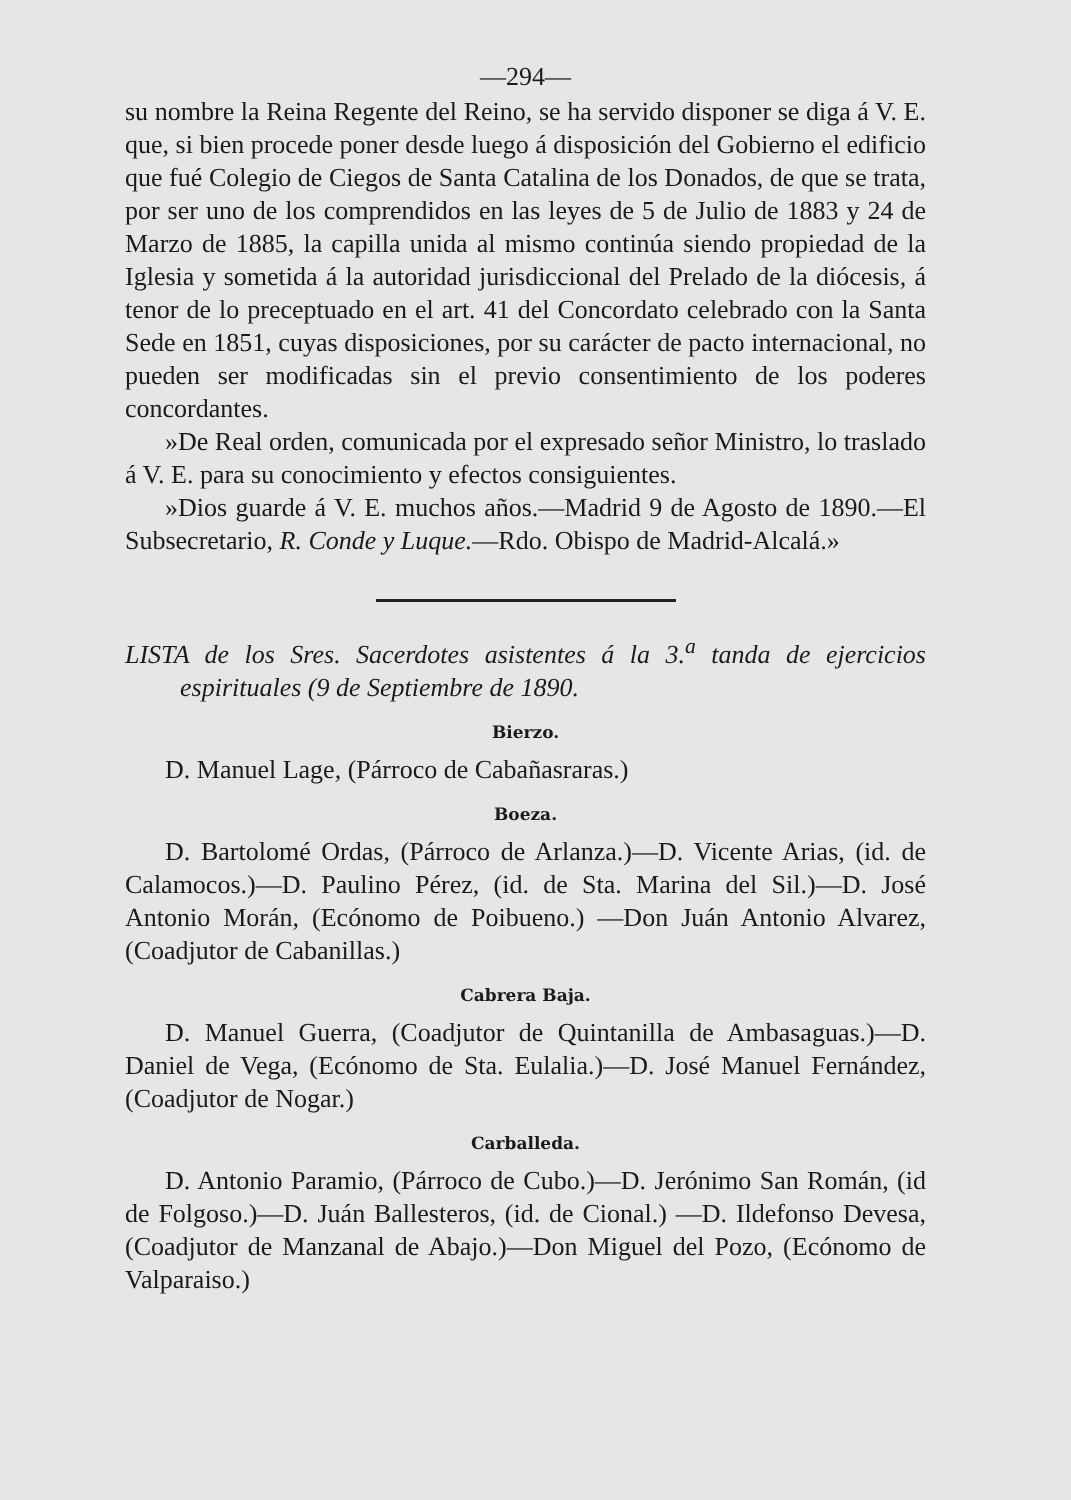—294—
su nombre la Reina Regente del Reino, se ha servido disponer se diga á V. E. que, si bien procede poner desde luego á disposición del Gobierno el edificio que fué Colegio de Ciegos de Santa Catalina de los Donados, de que se trata, por ser uno de los comprendidos en las leyes de 5 de Julio de 1883 y 24 de Marzo de 1885, la capilla unida al mismo continúa siendo propiedad de la Iglesia y sometida á la autoridad jurisdiccional del Prelado de la diócesis, á tenor de lo preceptuado en el art. 41 del Concordato celebrado con la Santa Sede en 1851, cuyas disposiciones, por su carácter de pacto internacional, no pueden ser modificadas sin el previo consentimiento de los poderes concordantes.
»De Real orden, comunicada por el expresado señor Ministro, lo traslado á V. E. para su conocimiento y efectos consiguientes.
»Dios guarde á V. E. muchos años.—Madrid 9 de Agosto de 1890.—El Subsecretario, R. Conde y Luque.—Rdo. Obispo de Madrid-Alcalá.»
LISTA de los Sres. Sacerdotes asistentes á la 3.<sup>a</sup> tanda de ejercicios espirituales (9 de Septiembre de 1890.
Bierzo.
D. Manuel Lage, (Párroco de Cabañasraras.)
Boeza.
D. Bartolomé Ordas, (Párroco de Arlanza.)—D. Vicente Arias, (id. de Calamocos.)—D. Paulino Pérez, (id. de Sta. Marina del Sil.)—D. José Antonio Morán, (Ecónomo de Poibueno.) —Don Juán Antonio Alvarez, (Coadjutor de Cabanillas.)
Cabrera Baja.
D. Manuel Guerra, (Coadjutor de Quintanilla de Ambasaguas.)—D. Daniel de Vega, (Ecónomo de Sta. Eulalia.)—D. José Manuel Fernández, (Coadjutor de Nogar.)
Carballeda.
D. Antonio Paramio, (Párroco de Cubo.)—D. Jerónimo San Román, (id de Folgoso.)—D. Juán Ballesteros, (id. de Cional.) —D. Ildefonso Devesa, (Coadjutor de Manzanal de Abajo.)—Don Miguel del Pozo, (Ecónomo de Valparaiso.)